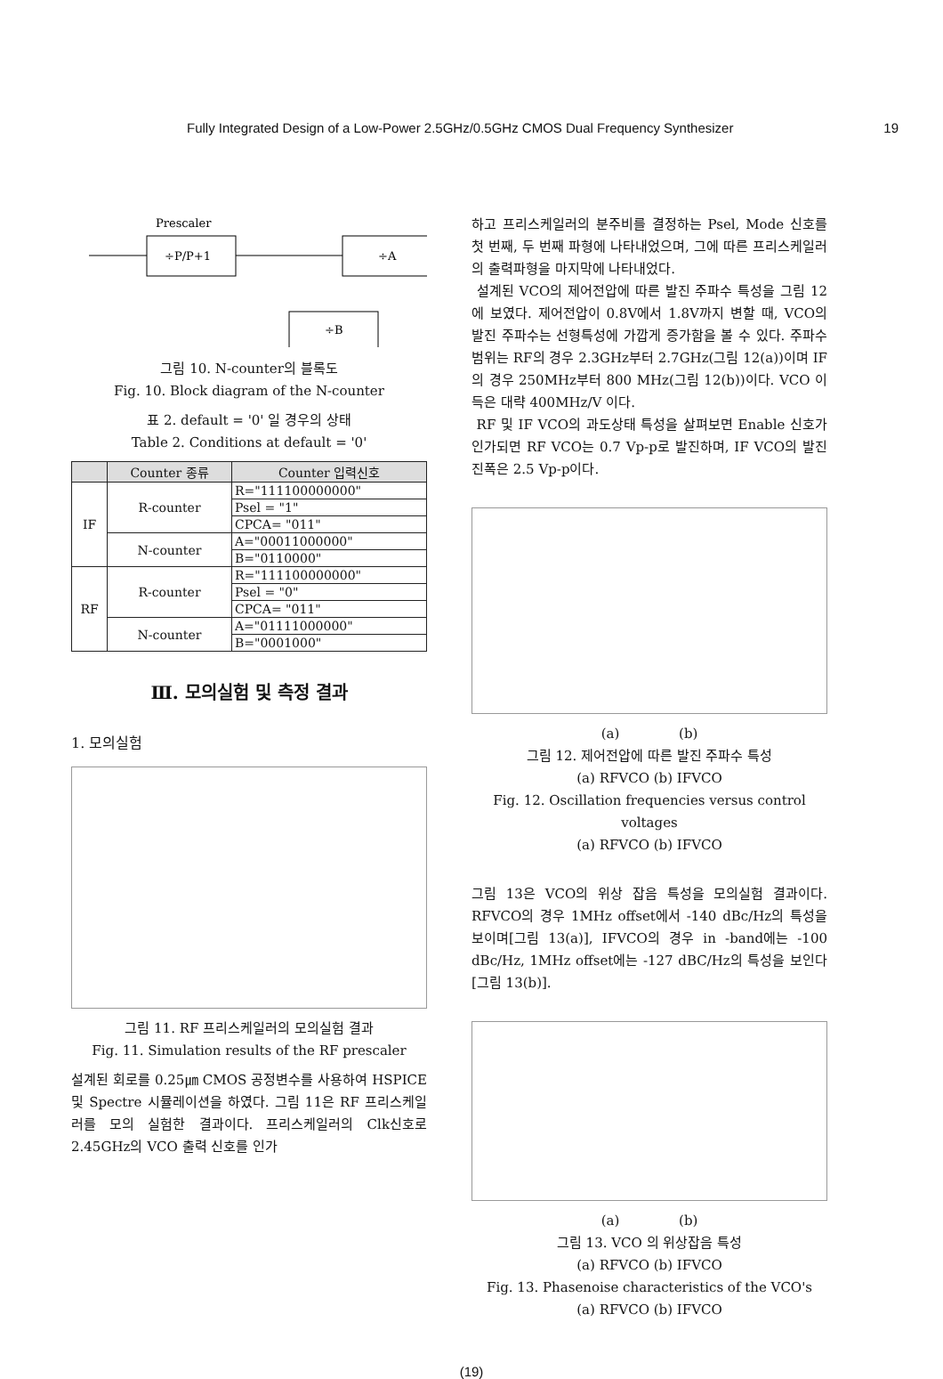Fully Integrated Design of a Low-Power 2.5GHz/0.5GHz CMOS Dual Frequency Synthesizer 19
Prescaler
÷P/P+1
÷A
÷B
그림 10. N-counter의 블록도
Fig. 10. Block diagram of the N-counter
표 2. default = '0' 일 경우의 상태
Table 2. Conditions at default = '0'
| | Counter 종류 | Counter 입력신호 |
| --- | --- | --- |
| IF | R-counter | R="111100000000" |
| | | Psel = "1" |
| | | CPCA= "011" |
| | N-counter | A="00011000000" |
| | | B="0110000" |
| RF | R-counter | R="111100000000" |
| | | Psel = "0" |
| | | CPCA= "011" |
| | N-counter | A="01111000000" |
| | | B="0001000" |
Ⅲ. 모의실험 및 측정 결과
1. 모의실험
그림 11. RF 프리스케일러의 모의실험 결과
Fig. 11. Simulation results of the RF prescaler
설계된 회로를 0.25㎛ CMOS 공정변수를 사용하여 HSPICE 및 Spectre 시뮬레이션을 하였다. 그림 11은 RF 프리스케일러를 모의 실험한 결과이다. 프리스케일러의 Clk신호로 2.45GHz의 VCO 출력 신호를 인가
하고 프리스케일러의 분주비를 결정하는 Psel, Mode 신호를 첫 번째, 두 번째 파형에 나타내었으며, 그에 따른 프리스케일러의 출력파형을 마지막에 나타내었다.
설계된 VCO의 제어전압에 따른 발진 주파수 특성을 그림 12에 보였다. 제어전압이 0.8V에서 1.8V까지 변할 때, VCO의 발진 주파수는 선형특성에 가깝게 증가함을 볼 수 있다. 주파수 범위는 RF의 경우 2.3GHz부터 2.7GHz(그림 12(a))이며 IF의 경우 250MHz부터 800 MHz(그림 12(b))이다. VCO 이득은 대략 400MHz/V 이다.
RF 및 IF VCO의 과도상태 특성을 살펴보면 Enable 신호가 인가되면 RF VCO는 0.7 Vp-p로 발진하며, IF VCO의 발진 진폭은 2.5 Vp-p이다.
(a) (b)
그림 12. 제어전압에 따른 발진 주파수 특성
(a) RFVCO (b) IFVCO
Fig. 12. Oscillation frequencies versus control voltages
(a) RFVCO (b) IFVCO
그림 13은 VCO의 위상 잡음 특성을 모의실험 결과이다. RFVCO의 경우 1MHz offset에서 -140 dBc/Hz의 특성을 보이며[그림 13(a)], IFVCO의 경우 in -band에는 -100 dBc/Hz, 1MHz offset에는 -127 dBC/Hz의 특성을 보인다[그림 13(b)].
(a) (b)
그림 13. VCO 의 위상잡음 특성
(a) RFVCO (b) IFVCO
Fig. 13. Phasenoise characteristics of the VCO's
(a) RFVCO (b) IFVCO
(19)